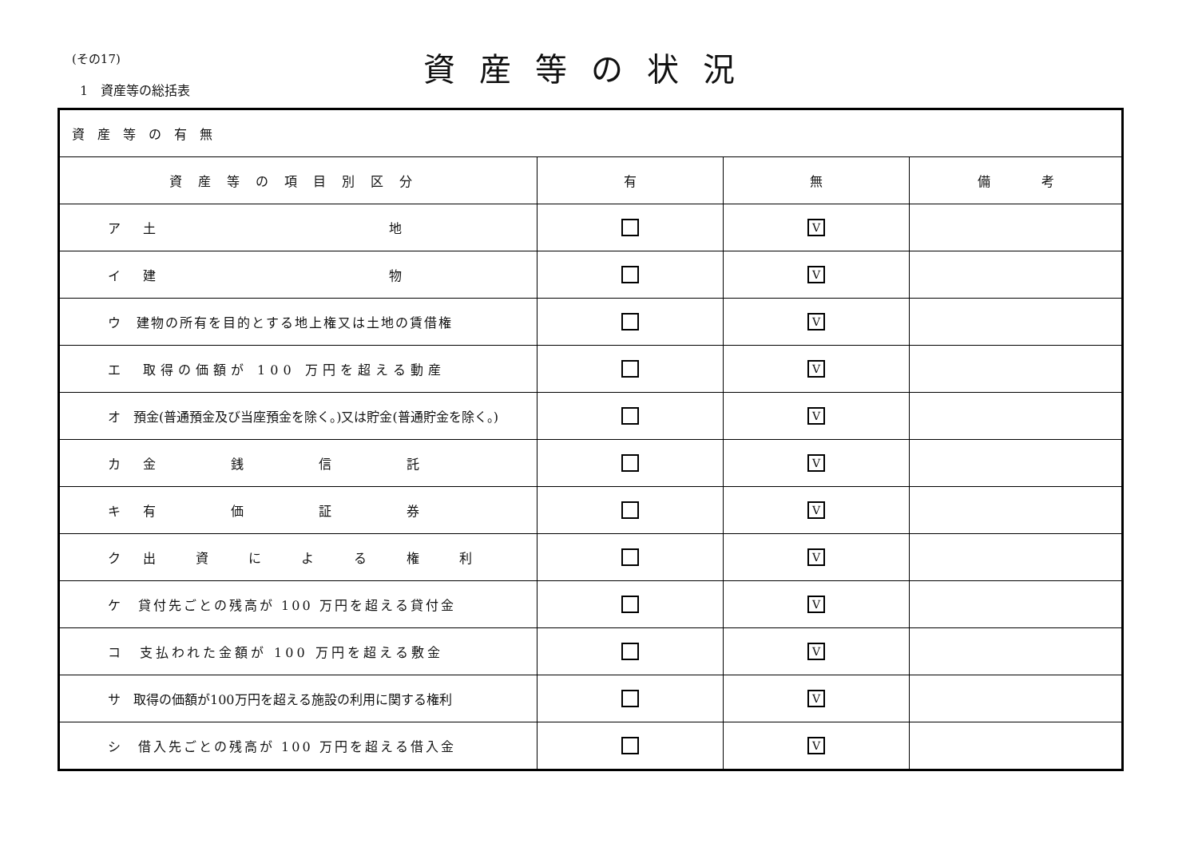(その17)
1　資産等の総括表
資産等の状況
| 資産等の有無 | | | |
| 資産等の項目別区分 | 有 | 無 | 備 考 |
| ア 土 地 | | V | |
| イ 建 物 | | V | |
| ウ 建物の所有を目的とする地上権又は土地の賃借権 | | V | |
| エ 取得の価額が 100 万円を超える動産 | | V | |
| オ 預金(普通預金及び当座預金を除く。)又は貯金(普通貯金を除く。) | | V | |
| カ 金 銭 信 託 | | V | |
| キ 有 価 証 券 | | V | |
| ク 出 資 に よ る 権 利 | | V | |
| ケ 貸付先ごとの残高が 100 万円を超える貸付金 | | V | |
| コ 支払われた金額が 100 万円を超える敷金 | | V | |
| サ 取得の価額が100万円を超える施設の利用に関する権利 | | V | |
| シ 借入先ごとの残高が 100 万円を超える借入金 | | V | |